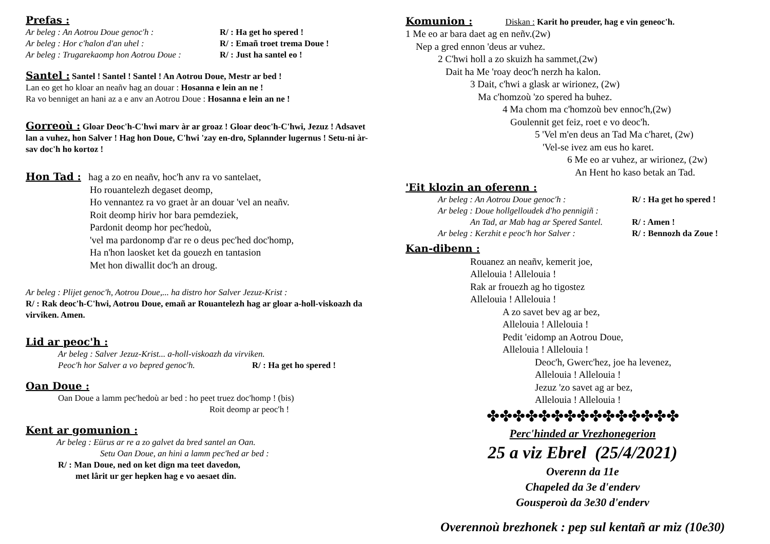Prefas :
Ar beleg : An Aotrou Doue genoc'h : R/ : Ha get ho spered !
Ar beleg : Hor c'halon d'an uhel : R/ : Emañ troet trema Doue !
Ar beleg : Trugarekaomp hon Aotrou Doue : R/ : Just ha santel eo !
Santel :
Santel ! Santel ! Santel ! An Aotrou Doue, Mestr ar bed !
Lan eo get ho kloar an neañv hag an douar : Hosanna e lein an ne !
Ra vo benniget an hani az a e anv an Aotrou Doue : Hosanna e lein an ne !
Gorreoù :
Gloar Deoc'h-C'hwi marv àr ar groaz ! Gloar deoc'h-C'hwi, Jezuz ! Adsavet lan a vuhez, hon Salver ! Hag hon Doue, C'hwi 'zay en-dro, Splannder lugernus ! Setu-ni àr-sav doc'h ho kortoz !
Hon Tad :
hag a zo en neañv, hoc'h anv ra vo santelaet,
Ho rouantelezh degaset deomp,
Ho vennantez ra vo graet àr an douar 'vel an neañv.
Roit deomp hiriv hor bara pemdeziek,
Pardonit deomp hor pec'hedoù,
'vel ma pardonomp d'ar re o deus pec'hed doc'homp,
Ha n'hon laosket ket da gouezh en tantasion
Met hon diwallit doc'h an droug.
Ar beleg : Plijet genoc'h, Aotrou Doue,... ha distro hor Salver Jezuz-Krist :
R/ : Rak deoc'h-C'hwi, Aotrou Doue, emañ ar Rouantelezh hag ar gloar a-holl-viskoazh da virviken. Amen.
Lid ar peoc'h :
Ar beleg : Salver Jezuz-Krist... a-holl-viskoazh da virviken.
Peoc'h hor Salver a vo bepred genoc'h. R/ : Ha get ho spered !
Oan Doue :
Oan Doue a lamm pec'hedoù ar bed : ho peet truez doc'homp ! (bis)
Roit deomp ar peoc'h !
Kent ar gomunion :
Ar beleg : Eürus ar re a zo galvet da bred santel an Oan.
Setu Oan Doue, an hini a lamm pec'hed ar bed :
R/ : Man Doue, ned on ket dign ma teet davedon,
met lârit ur ger hepken hag e vo aesaet din.
Komunion :
Diskan : Karit ho preuder, hag e vin geneoc'h.
1 Me eo ar bara daet ag en neñv.(2w)
Nep a gred ennon 'deus ar vuhez.
2 C'hwi holl a zo skuizh ha sammet,(2w)
Dait ha Me 'roay deoc'h nerzh ha kalon.
3 Dait, c'hwi a glask ar wirionez, (2w)
Ma c'homzoù 'zo spered ha buhez.
4 Ma chom ma c'homzoù bev ennoc'h,(2w)
Goulennit get feiz, roet e vo deoc'h.
5 'Vel m'en deus an Tad Ma c'haret, (2w)
'Vel-se ivez am eus ho karet.
6 Me eo ar vuhez, ar wirionez, (2w)
An Hent ho kaso betak an Tad.
'Eit klozin an oferenn :
Ar beleg : An Aotrou Doue genoc'h : R/ : Ha get ho spered !
Ar beleg : Doue hollgelloudek d'ho pennigiñ :
An Tad, ar Mab hag ar Spered Santel. R/ : Amen !
Ar beleg : Kerzhit e peoc'h hor Salver : R/ : Bennozh da Zoue !
Kan-dibenn :
Rouanez an neañv, kemerit joe,
Allelouia ! Allelouia !
Rak ar frouezh ag ho tigostez
Allelouia ! Allelouia !
A zo savet bev ag ar bez,
Allelouia ! Allelouia !
Pedit 'eidomp an Aotrou Doue,
Allelouia ! Allelouia !
Deoc'h, Gwerc'hez, joe ha levenez,
Allelouia ! Allelouia !
Jezuz 'zo savet ag ar bez,
Allelouia ! Allelouia !
✤✤✤✤✤✤✤✤✤✤✤✤✤✤✤
Perc'hinded ar Vrezhonegerion
25 a viz Ebrel (25/4/2021)
Overenn da 11e
Chapeled da 3e d'enderv
Gousperoù da 3e30 d'enderv
Overennoù brezhonek : pep sul kentañ ar miz (10e30)